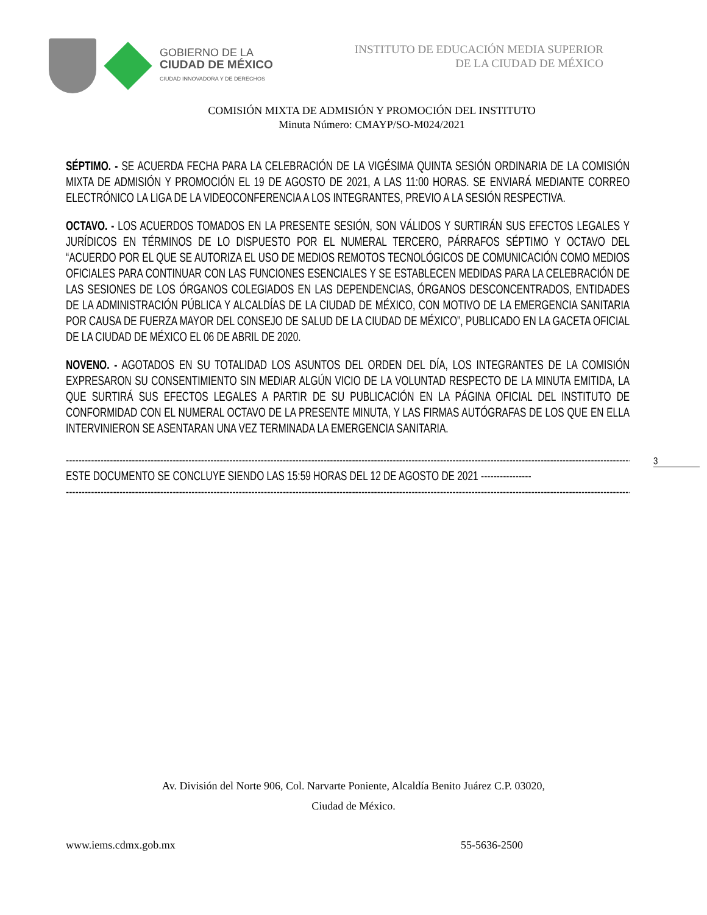GOBIERNO DE LA
CIUDAD DE MÉXICO
CIUDAD INNOVADORA Y DE DERECHOS
INSTITUTO DE EDUCACIÓN MEDIA SUPERIOR
DE LA CIUDAD DE MÉXICO
COMISIÓN MIXTA DE ADMISIÓN Y PROMOCIÓN DEL INSTITUTO
Minuta Número: CMAYP/SO-M024/2021
SÉPTIMO. - SE ACUERDA FECHA PARA LA CELEBRACIÓN DE LA VIGÉSIMA QUINTA SESIÓN ORDINARIA DE LA COMISIÓN MIXTA DE ADMISIÓN Y PROMOCIÓN EL 19 DE AGOSTO DE 2021, A LAS 11:00 HORAS. SE ENVIARÁ MEDIANTE CORREO ELECTRÓNICO LA LIGA DE LA VIDEOCONFERENCIA A LOS INTEGRANTES, PREVIO A LA SESIÓN RESPECTIVA.
OCTAVO. - LOS ACUERDOS TOMADOS EN LA PRESENTE SESIÓN, SON VÁLIDOS Y SURTIRÁN SUS EFECTOS LEGALES Y JURÍDICOS EN TÉRMINOS DE LO DISPUESTO POR EL NUMERAL TERCERO, PÁRRAFOS SÉPTIMO Y OCTAVO DEL “ACUERDO POR EL QUE SE AUTORIZA EL USO DE MEDIOS REMOTOS TECNOLÓGICOS DE COMUNICACIÓN COMO MEDIOS OFICIALES PARA CONTINUAR CON LAS FUNCIONES ESENCIALES Y SE ESTABLECEN MEDIDAS PARA LA CELEBRACIÓN DE LAS SESIONES DE LOS ÓRGANOS COLEGIADOS EN LAS DEPENDENCIAS, ÓRGANOS DESCONCENTRADOS, ENTIDADES DE LA ADMINISTRACIÓN PÚBLICA Y ALCALDÍAS DE LA CIUDAD DE MÉXICO, CON MOTIVO DE LA EMERGENCIA SANITARIA POR CAUSA DE FUERZA MAYOR DEL CONSEJO DE SALUD DE LA CIUDAD DE MÉXICO”, PUBLICADO EN LA GACETA OFICIAL DE LA CIUDAD DE MÉXICO EL 06 DE ABRIL DE 2020.
NOVENO. - AGOTADOS EN SU TOTALIDAD LOS ASUNTOS DEL ORDEN DEL DÍA, LOS INTEGRANTES DE LA COMISIÓN EXPRESARON SU CONSENTIMIENTO SIN MEDIAR ALGÚN VICIO DE LA VOLUNTAD RESPECTO DE LA MINUTA EMITIDA, LA QUE SURTIRÁ SUS EFECTOS LEGALES A PARTIR DE SU PUBLICACIÓN EN LA PÁGINA OFICIAL DEL INSTITUTO DE CONFORMIDAD CON EL NUMERAL OCTAVO DE LA PRESENTE MINUTA, Y LAS FIRMAS AUTÓGRAFAS DE LOS QUE EN ELLA INTERVINIERON SE ASENTARAN UNA VEZ TERMINADA LA EMERGENCIA SANITARIA.
------------------------------------------------------------------------------------------------------------------------------------------------------------------------------------------
ESTE DOCUMENTO SE CONCLUYE SIENDO LAS 15:59 HORAS DEL 12 DE AGOSTO DE 2021 ----------------
------------------------------------------------------------------------------------------------------------------------------------------------------------------------------------------
3
Av. División del Norte 906, Col. Narvarte Poniente, Alcaldía Benito Juárez C.P. 03020,
Ciudad de México.
www.iems.cdmx.gob.mx 55-5636-2500